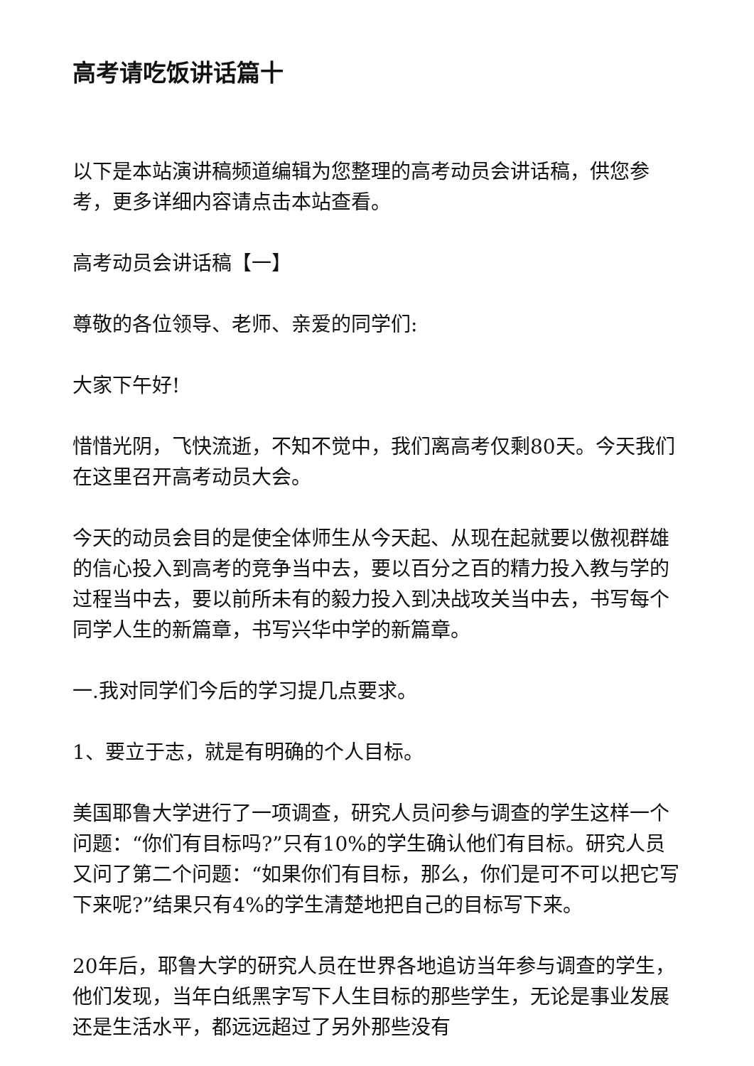高考请吃饭讲话篇十
以下是本站演讲稿频道编辑为您整理的高考动员会讲话稿，供您参考，更多详细内容请点击本站查看。
高考动员会讲话稿【一】
尊敬的各位领导、老师、亲爱的同学们:
大家下午好!
惜惜光阴，飞快流逝，不知不觉中，我们离高考仅剩80天。今天我们在这里召开高考动员大会。
今天的动员会目的是使全体师生从今天起、从现在起就要以傲视群雄的信心投入到高考的竞争当中去，要以百分之百的精力投入教与学的过程当中去，要以前所未有的毅力投入到决战攻关当中去，书写每个同学人生的新篇章，书写兴华中学的新篇章。
一.我对同学们今后的学习提几点要求。
1、要立于志，就是有明确的个人目标。
美国耶鲁大学进行了一项调查，研究人员问参与调查的学生这样一个问题：“你们有目标吗?”只有10%的学生确认他们有目标。研究人员又问了第二个问题：“如果你们有目标，那么，你们是可不可以把它写下来呢?”结果只有4%的学生清楚地把自己的目标写下来。
20年后，耶鲁大学的研究人员在世界各地追访当年参与调查的学生，他们发现，当年白纸黑字写下人生目标的那些学生，无论是事业发展还是生活水平，都远远超过了另外那些没有